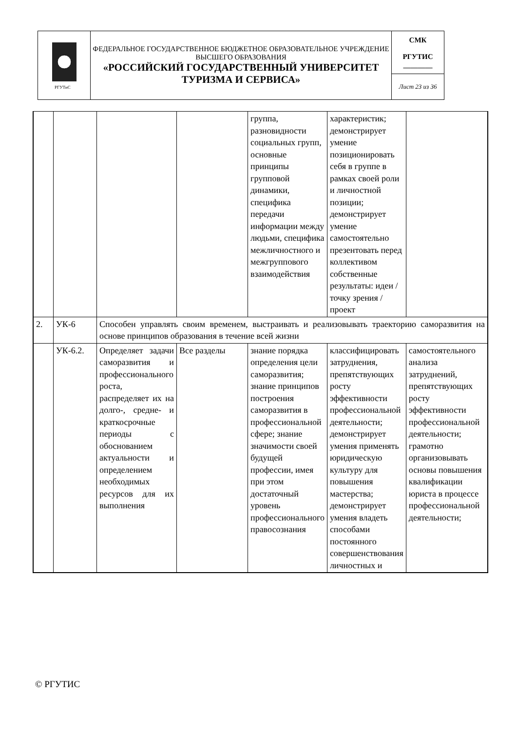| РГУТиС | ФЕДЕРАЛЬНОЕ ГОСУДАРСТВЕННОЕ БЮДЖЕТНОЕ ОБРАЗОВАТЕЛЬНОЕ УЧРЕЖДЕНИЕ ВЫСШЕГО ОБРАЗОВАНИЯ «РОССИЙСКИЙ ГОСУДАРСТВЕННЫЙ УНИВЕРСИТЕТ ТУРИЗМА И СЕРВИСА» | СМК РГУТИС ________ |
| | | Лист 23 из 36 |
| | | | | группа, разновидности социальных групп, основные принципы групповой динамики, специфика передачи информации между людьми, специфика межличностного и межгруппового взаимодействия | характеристик; демонстрирует умение позиционировать себя в группе в рамках своей роли и личностной позиции; демонстрирует умение самостоятельно презентовать перед коллективом собственные результаты: идеи / точку зрения / проект | |
| 2. | УК-6 | Способен управлять своим временем, выстраивать и реализовывать траекторию саморазвития на основе принципов образования в течение всей жизни | | | | |
| | УК-6.2. | Определяет задачи саморазвития и профессионального роста, распределяет их на долго-, средне- и краткосрочные периоды с обоснованием актуальности и определением необходимых ресурсов для их выполнения | Все разделы | знание порядка определения цели саморазвития; знание принципов построения саморазвития в профессиональной сфере; знание значимости своей будущей профессии, имея при этом достаточный уровень профессионального правосознания | классифицировать затруднения, препятствующих росту эффективности профессиональной деятельности; демонстрирует умения применять юридическую культуру для повышения мастерства; демонстрирует умения владеть способами постоянного совершенствования личностных и | самостоятельного анализа затруднений, препятствующих росту эффективности профессиональной деятельности; грамотно организовывать основы повышения квалификации юриста в процессе профессиональной деятельности; |
© РГУТИС